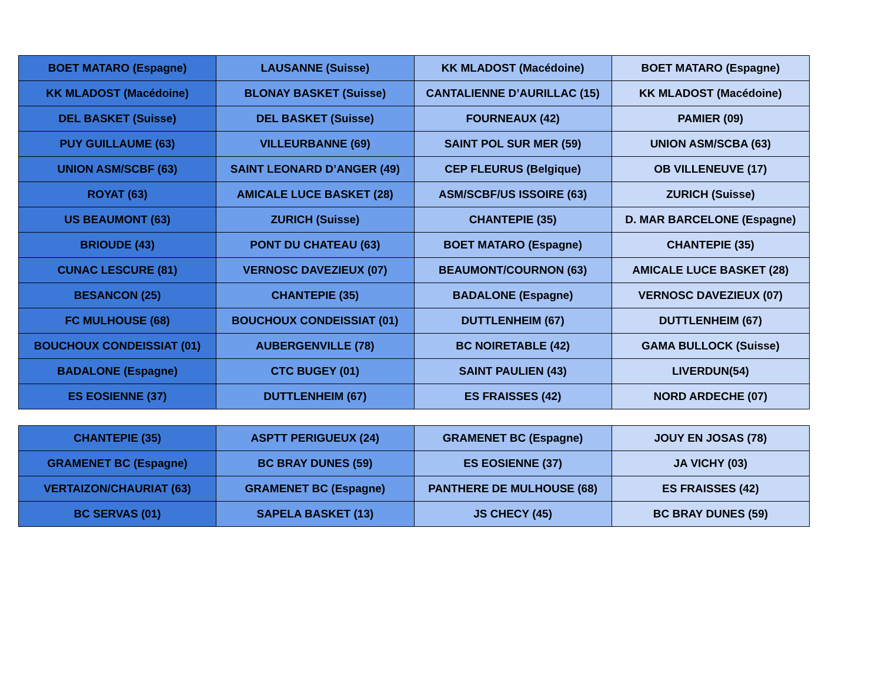| BOET MATARO (Espagne) | LAUSANNE (Suisse) | KK MLADOST (Macédoine) | BOET MATARO (Espagne) |
| KK MLADOST (Macédoine) | BLONAY BASKET (Suisse) | CANTALIENNE D’AURILLAC (15) | KK MLADOST (Macédoine) |
| DEL BASKET (Suisse) | DEL BASKET (Suisse) | FOURNEAUX (42) | PAMIER (09) |
| PUY GUILLAUME (63) | VILLEURBANNE (69) | SAINT POL SUR MER (59) | UNION ASM/SCBA (63) |
| UNION ASM/SCBF (63) | SAINT LEONARD D’ANGER (49) | CEP FLEURUS (Belgique) | OB VILLENEUVE (17) |
| ROYAT (63) | AMICALE LUCE BASKET (28) | ASM/SCBF/US ISSOIRE (63) | ZURICH (Suisse) |
| US BEAUMONT (63) | ZURICH (Suisse) | CHANTEPIE (35) | D. MAR BARCELONE (Espagne) |
| BRIOUDE (43) | PONT DU CHATEAU (63) | BOET MATARO (Espagne) | CHANTEPIE (35) |
| CUNAC LESCURE (81) | VERNOSC DAVEZIEUX (07) | BEAUMONT/COURNON (63) | AMICALE LUCE BASKET (28) |
| BESANCON (25) | CHANTEPIE (35) | BADALONE (Espagne) | VERNOSC DAVEZIEUX (07) |
| FC MULHOUSE (68) | BOUCHOUX CONDEISSIAT (01) | DUTTLENHEIM (67) | DUTTLENHEIM (67) |
| BOUCHOUX CONDEISSIAT (01) | AUBERGENVILLE (78) | BC NOIRETABLE (42) | GAMA BULLOCK (Suisse) |
| BADALONE (Espagne) | CTC BUGEY (01) | SAINT PAULIEN (43) | LIVERDUN(54) |
| ES EOSIENNE (37) | DUTTLENHEIM (67) | ES FRAISSES (42) | NORD ARDECHE (07) |
| CHANTEPIE (35) | ASPTT PERIGUEUX (24) | GRAMENET BC (Espagne) | JOUY EN JOSAS (78) |
| GRAMENET BC (Espagne) | BC BRAY DUNES (59) | ES EOSIENNE (37) | JA VICHY (03) |
| VERTAIZON/CHAURIAT (63) | GRAMENET BC (Espagne) | PANTHERE DE MULHOUSE (68) | ES FRAISSES (42) |
| BC SERVAS (01) | SAPELA BASKET (13) | JS CHECY (45) | BC BRAY DUNES (59) |